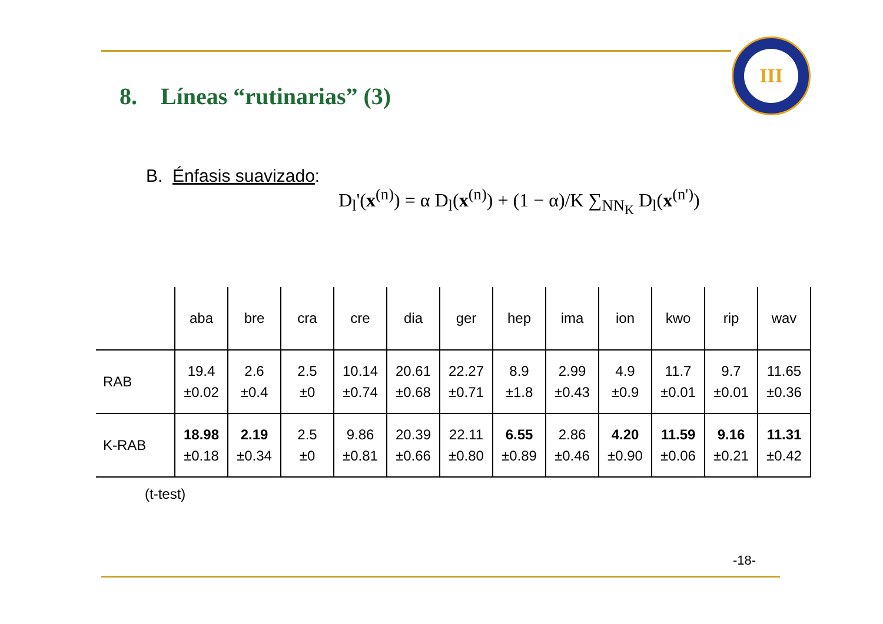8. Líneas “rutinarias” (3)
III
B. Énfasis suavizado:
D<sub>l</sub>'(x<sup>(n)</sup>) = α D<sub>l</sub>(x<sup>(n)</sup>) + (1 − α)/K ∑<sub>NN<sub>K</sub></sub> D<sub>l</sub>(x<sup>(n')</sup>)
| | aba | bre | cra | cre | dia | ger | hep | ima | ion | kwo | rip | wav |
| --- | --- | --- | --- | --- | --- | --- | --- | --- | --- | --- | --- | --- |
| RAB | 19.4 ±0.02 | 2.6 ±0.4 | 2.5 ±0 | 10.14 ±0.74 | 20.61 ±0.68 | 22.27 ±0.71 | 8.9 ±1.8 | 2.99 ±0.43 | 4.9 ±0.9 | 11.7 ±0.01 | 9.7 ±0.01 | 11.65 ±0.36 |
| K-RAB | 18.98 ±0.18 | 2.19 ±0.34 | 2.5 ±0 | 9.86 ±0.81 | 20.39 ±0.66 | 22.11 ±0.80 | 6.55 ±0.89 | 2.86 ±0.46 | 4.20 ±0.90 | 11.59 ±0.06 | 9.16 ±0.21 | 11.31 ±0.42 |
(t-test)
-18-